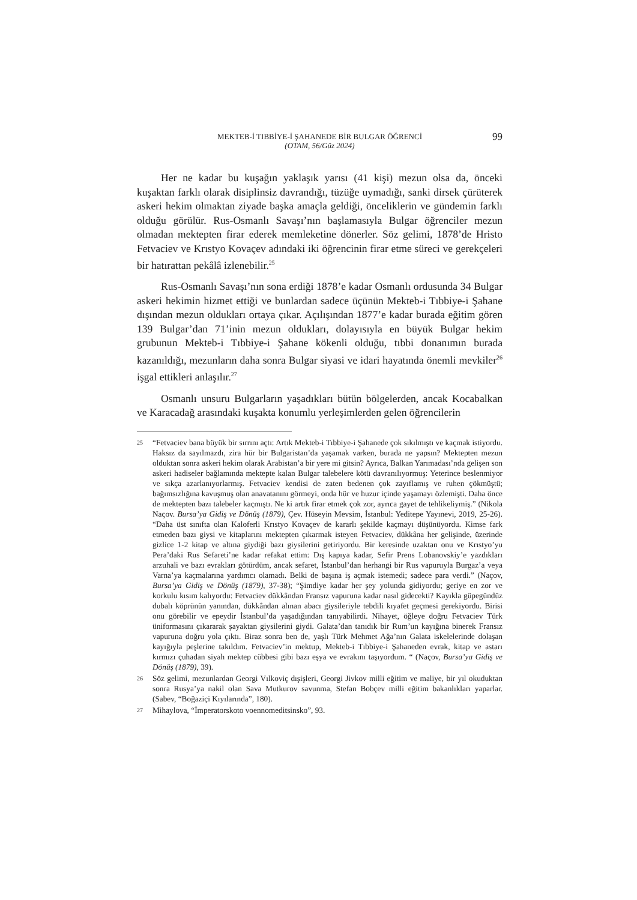MEKTEB-İ TIBBİYE-İ ŞAHANEDE BİR BULGAR ÖĞRENCİ
(OTAM, 56/Güz 2024)
99
Her ne kadar bu kuşağın yaklaşık yarısı (41 kişi) mezun olsa da, önceki kuşaktan farklı olarak disiplinsiz davrandığı, tüzüğe uymadığı, sanki dirsek çürüterek askeri hekim olmaktan ziyade başka amaçla geldiği, önceliklerin ve gündemin farklı olduğu görülür. Rus-Osmanlı Savaşı’nın başlamasıyla Bulgar öğrenciler mezun olmadan mektepten firar ederek memleketine dönerler. Söz gelimi, 1878’de Hristo Fetvaciev ve Krıstyo Kovaçev adındaki iki öğrencinin firar etme süreci ve gerekçeleri bir hatırattan pekâlâ izlenebilir.<sup>25</sup>
Rus-Osmanlı Savaşı’nın sona erdiği 1878’e kadar Osmanlı ordusunda 34 Bulgar askeri hekimin hizmet ettiği ve bunlardan sadece üçünün Mekteb-i Tıbbiye-i Şahane dışından mezun oldukları ortaya çıkar. Açılışından 1877’e kadar burada eğitim gören 139 Bulgar’dan 71’inin mezun oldukları, dolayısıyla en büyük Bulgar hekim grubunun Mekteb-i Tıbbiye-i Şahane kökenli olduğu, tıbbi donanımın burada kazanıldığı, mezunların daha sonra Bulgar siyasi ve idari hayatında önemli mevkiler<sup>26</sup> işgal ettikleri anlaşılır.<sup>27</sup>
Osmanlı unsuru Bulgarların yaşadıkları bütün bölgelerden, ancak Kocabalkan ve Karacadağ arasındaki kuşakta konumlu yerleşimlerden gelen öğrencilerin
25 “Fetvaciev bana büyük bir sırrını açtı: Artık Mekteb-i Tıbbiye-i Şahanede çok sıkılmıştı ve kaçmak istiyordu. Haksız da sayılmazdı, zira hür bir Bulgaristan’da yaşamak varken, burada ne yapsın? Mektepten mezun olduktan sonra askeri hekim olarak Arabistan’a bir yere mi gitsin? Ayrıca, Balkan Yarımadası’nda gelişen son askeri hadiseler bağlamında mektepte kalan Bulgar talebelere kötü davranılıyormuş: Yeterince beslenmiyor ve sıkça azarlanıyorlarmış. Fetvaciev kendisi de zaten bedenen çok zayıflamış ve ruhen çökmüştü; bağımsızlığına kavuşmuş olan anavatanını görmeyi, onda hür ve huzur içinde yaşamayı özlemişti. Daha önce de mektepten bazı talebeler kaçmıştı. Ne ki artık firar etmek çok zor, ayrıca gayet de tehlikeliymiş.” (Nikola Naçov. Bursa’ya Gidiş ve Dönüş (1879), Çev. Hüseyin Mevsim, İstanbul: Yeditepe Yayınevi, 2019, 25-26). “Daha üst sınıfta olan Kaloferli Krıstyo Kovaçev de kararlı şekilde kaçmayı düşünüyordu. Kimse fark etmeden bazı giysi ve kitaplarını mektepten çıkarmak isteyen Fetvaciev, dükkâna her gelişinde, üzerinde gizlice 1-2 kitap ve altına giydiği bazı giysilerini getiriyordu. Bir keresinde uzaktan onu ve Krıstyo’yu Pera’daki Rus Sefareti’ne kadar refakat ettim: Dış kapıya kadar, Sefir Prens Lobanovskiy’e yazdıkları arzuhali ve bazı evrakları götürdüm, ancak sefaret, İstanbul’dan herhangi bir Rus vapuruyla Burgaz’a veya Varna’ya kaçmalarına yardımcı olamadı. Belki de başına iş açmak istemedi; sadece para verdi.” (Naçov, Bursa’ya Gidiş ve Dönüş (1879), 37-38); “Şimdiye kadar her şey yolunda gidiyordu; geriye en zor ve korkulu kısım kalıyordu: Fetvaciev dükkândan Fransız vapuruna kadar nasıl gidecekti? Kayıkla güpegündüz dubalı köprünün yanından, dükkândan alınan abacı giysileriyle tebdili kıyafet geçmesi gerekiyordu. Birisi onu görebilir ve epeydir İstanbul’da yaşadığından tanıyabilirdi. Nihayet, öğleye doğru Fetvaciev Türk üniformasını çıkararak şayaktan giysilerini giydi. Galata’dan tanıdık bir Rum’un kayığına binerek Fransız vapuruna doğru yola çıktı. Biraz sonra ben de, yaşlı Türk Mehmet Ağa’nın Galata iskelelerinde dolaşan kayığıyla peşlerine takıldım. Fetvaciev’in mektup, Mekteb-i Tıbbiye-i Şahaneden evrak, kitap ve astarı kırmızı çuhadan siyah mektep cübbesi gibi bazı eşya ve evrakını taşıyordum. “ (Naçov, Bursa’ya Gidiş ve Dönüş (1879), 39).
26 Söz gelimi, mezunlardan Georgi Vılkoviç dışişleri, Georgi Jivkov milli eğitim ve maliye, bir yıl okuduktan sonra Rusya’ya nakil olan Sava Mutkurov savunma, Stefan Bobçev milli eğitim bakanlıkları yaparlar. (Sabev, “Boğaziçi Kıyılarında”, 180).
27 Mihaylova, “İmperatorskoto voennomeditsinsko”, 93.